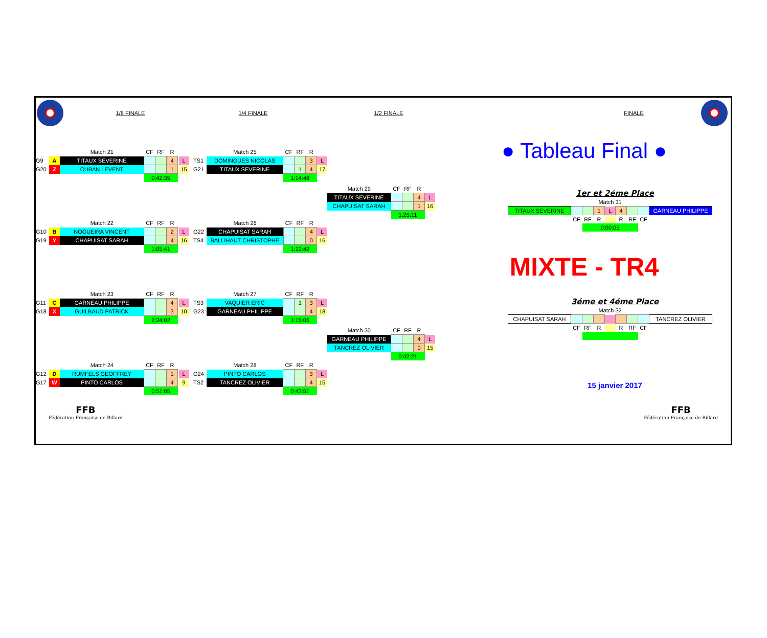1/8 FINALE 1/4 FINALE 1/2 FINALE FINALE
| | | Match 21 | CF | RF | R | | |
| G9 | A | TITAUX SEVERINE | | | 4 | | L |
| G20 | Z | CUBAN LEVENT | | | 1 | | 15 |
| | | | 0:42:35 | | | | |
| | | Match 22 | CF | RF | R | | |
| G10 | B | NOGUEIRA VINCENT | | | 2 | | L |
| G19 | Y | CHAPUISAT SARAH | | | 4 | | 16 |
| | | | 1:05:41 | | | | |
| | | Match 23 | CF | RF | R | | |
| G11 | C | GARNEAU PHILIPPE | | | 4 | | L |
| G18 | X | GUILBAUD PATRICK | | | 3 | | 10 |
| | | | 2:34:02 | | | | |
| | | Match 24 | CF | RF | R | | |
| G12 | D | RUMFELS GEOFFREY | | | 1 | | L |
| G17 | W | PINTO CARLOS | | | 4 | | 9 |
| | | | 0:51:05 | | | | |
| | Match 25 | CF | RF | R | |
| TS1 | DOMINGUES NICOLAS | | | 3 | L |
| G21 | TITAUX SEVERINE | | 1 | 4 | 17 |
| | | 1:14:48 | | | |
| | Match 26 | CF | RF | R | |
| G22 | CHAPUISAT SARAH | | | 4 | L |
| TS4 | BALLIHAUT CHRISTOPHE | | | 0 | 16 |
| | | 1:22:42 | | | |
| | Match 27 | CF | RF | R | |
| TS3 | VAQUIER ERIC | | 1 | 3 | L |
| G23 | GARNEAU PHILIPPE | | | 4 | 18 |
| | | 1:15:06 | | | |
| | Match 28 | CF | RF | R | |
| G24 | PINTO CARLOS | | | 3 | L |
| TS2 | TANCREZ OLIVIER | | | 4 | 15 |
| | | 0:43:51 | | | |
| Match 29 | CF | RF | R | |
| TITAUX SEVERINE | | | 4 | L |
| CHAPUISAT SARAH | | | 1 | 16 |
| | 1:25:11 | | | |
| Match 30 | CF | RF | R | |
| GARNEAU PHILIPPE | | | 4 | L |
| TANCREZ OLIVIER | | | 0 | 15 |
| | 0:42:21 | | | |
● Tableau Final ●
1er et 2éme Place
| Match 31 | | | | | | | | |
| TITAUX SEVERINE | | | 1 | L | 4 | | | GARNEAU PHILIPPE |
| | CF | RF | R | | R | RF | CF | |
| | | 0:00:05 | | | | | | |
MIXTE - TR4
3éme et 4éme Place
| Match 32 | | | | | | | | |
| CHAPUISAT SARAH | | | | | | | | TANCREZ OLIVIER |
| | CF | RF | R | | R | RF | CF | |
15 janvier 2017
FFB
Fédération Française de Billard
FFB
Fédération Française de Billard